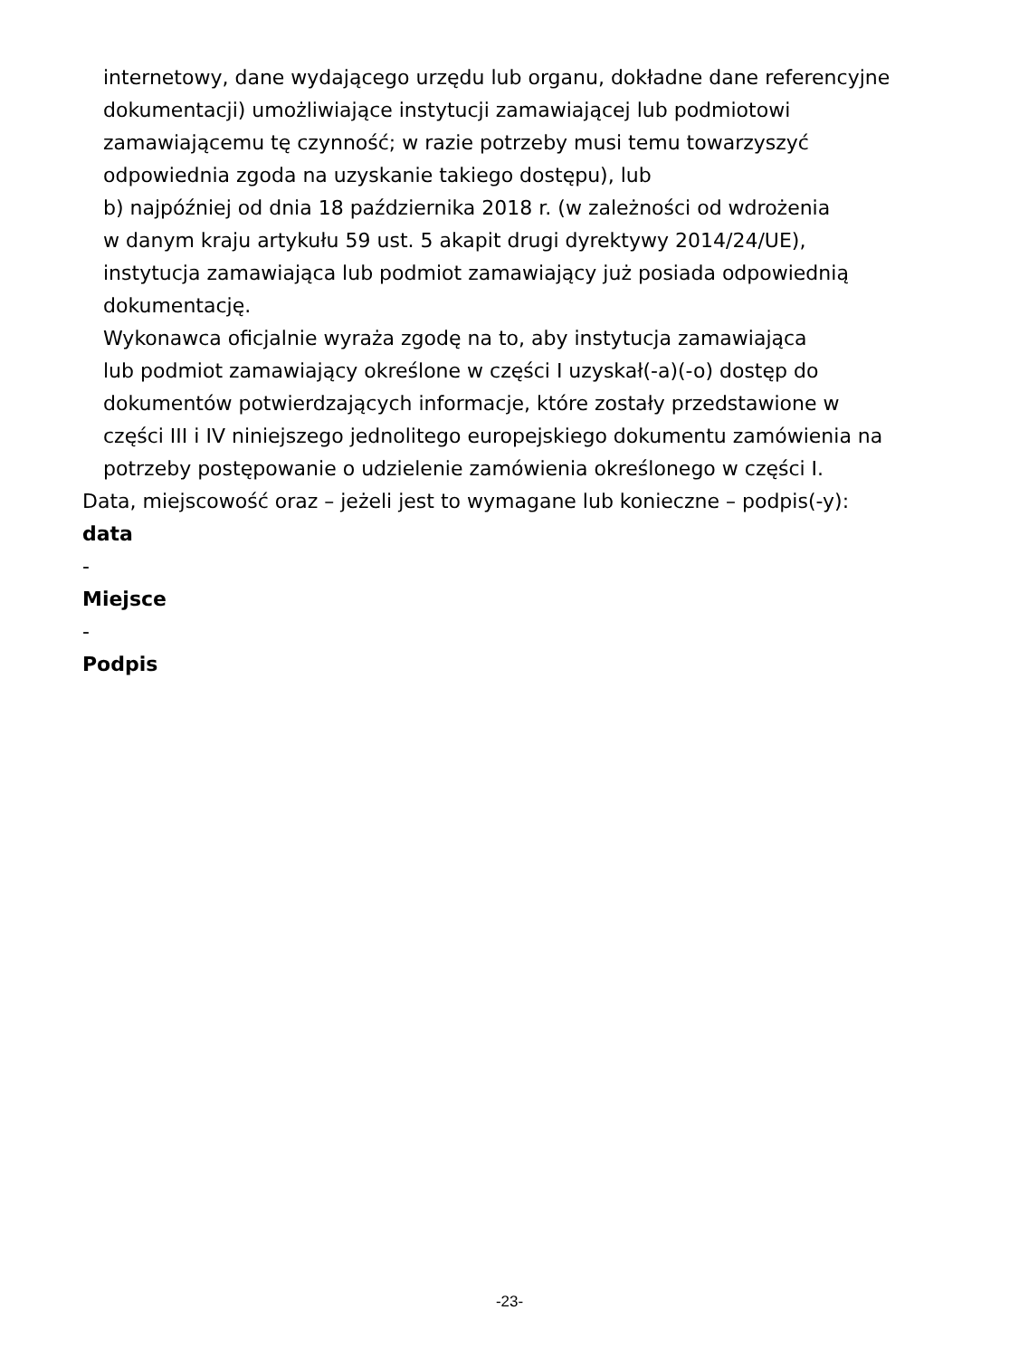internetowy, dane wydającego urzędu lub organu, dokładne dane referencyjne
dokumentacji) umożliwiające instytucji zamawiającej lub podmiotowi
zamawiającemu tę czynność; w razie potrzeby musi temu towarzyszyć
odpowiednia zgoda na uzyskanie takiego dostępu), lub
b) najpóźniej od dnia 18 października 2018 r. (w zależności od wdrożenia
w danym kraju artykułu 59 ust. 5 akapit drugi dyrektywy 2014/24/UE),
instytucja zamawiająca lub podmiot zamawiający już posiada odpowiednią
dokumentację.
Wykonawca oficjalnie wyraża zgodę na to, aby instytucja zamawiająca
lub podmiot zamawiający określone w części I uzyskał(-a)(-o) dostęp do
dokumentów potwierdzających informacje, które zostały przedstawione w
części III i IV niniejszego jednolitego europejskiego dokumentu zamówienia na
potrzeby postępowanie o udzielenie zamówienia określonego w części I.
Data, miejscowość oraz – jeżeli jest to wymagane lub konieczne – podpis(-y):
data
-
Miejsce
-
Podpis
-23-